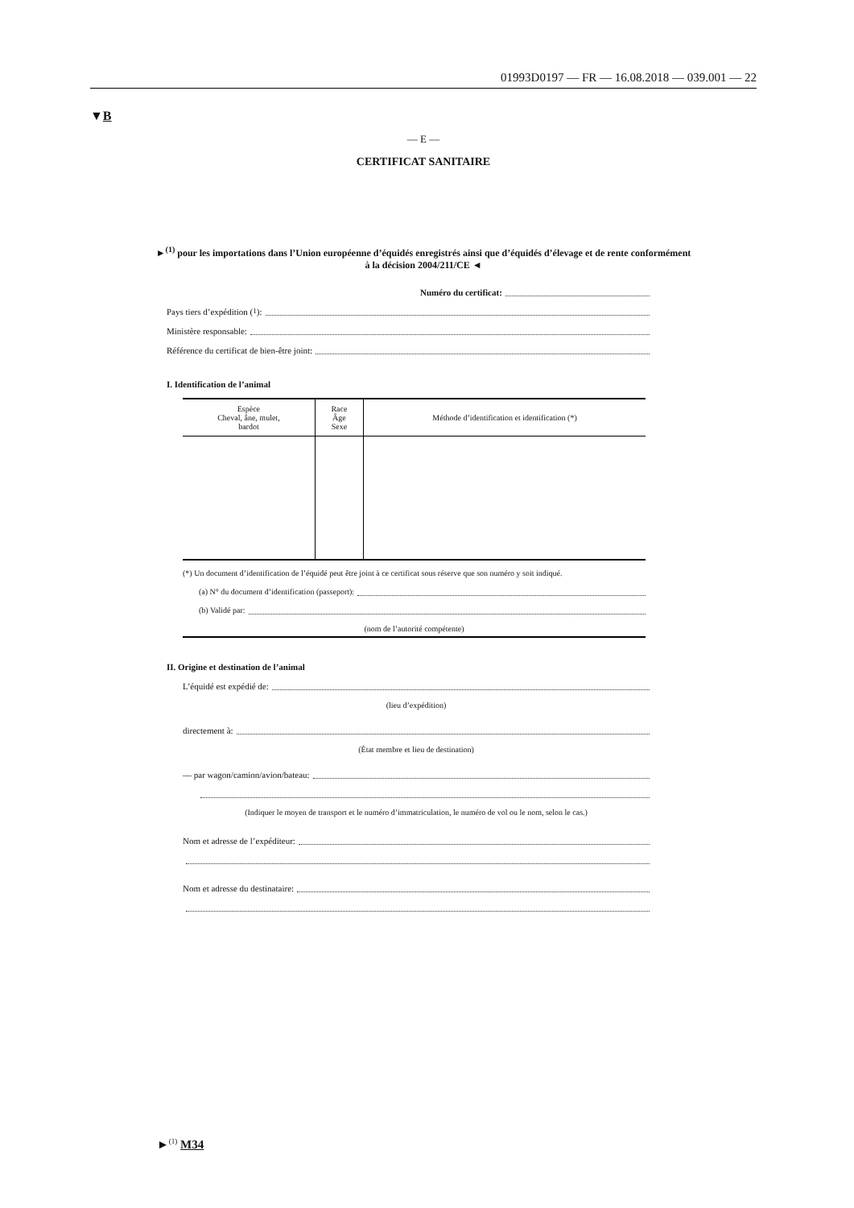01993D0197 — FR — 16.08.2018 — 039.001 — 22
▼B
— E —
CERTIFICAT SANITAIRE
►<sup>(1)</sup> pour les importations dans l’Union européenne d’équidés enregistrés ainsi que d’équidés d’élevage et de rente conformément à la décision 2004/211/CE ◄
Numéro du certificat:
Pays tiers d’expédition (<sup>1</sup>):
Ministère responsable:
Référence du certificat de bien-être joint:
I. Identification de l’animal
| Espèce Cheval, âne, mulet, bardot | Race Âge Sexe | Méthode d’identification et identification (*) |
| --- | --- | --- |
(*) Un document d’identification de l’équidé peut être joint à ce certificat sous réserve que son numéro y soit indiqué.
(a) N° du document d’identification (passeport):
(b) Validé par:
(nom de l’autorité compétente)
II. Origine et destination de l’animal
L’équidé est expédié de:
(lieu d’expédition)
directement à:
(État membre et lieu de destination)
— par wagon/camion/avion/bateau:
(Indiquer le moyen de transport et le numéro d’immatriculation, le numéro de vol ou le nom, selon le cas.)
Nom et adresse de l’expéditeur:
Nom et adresse du destinataire:
►<sup>(1)</sup> M34